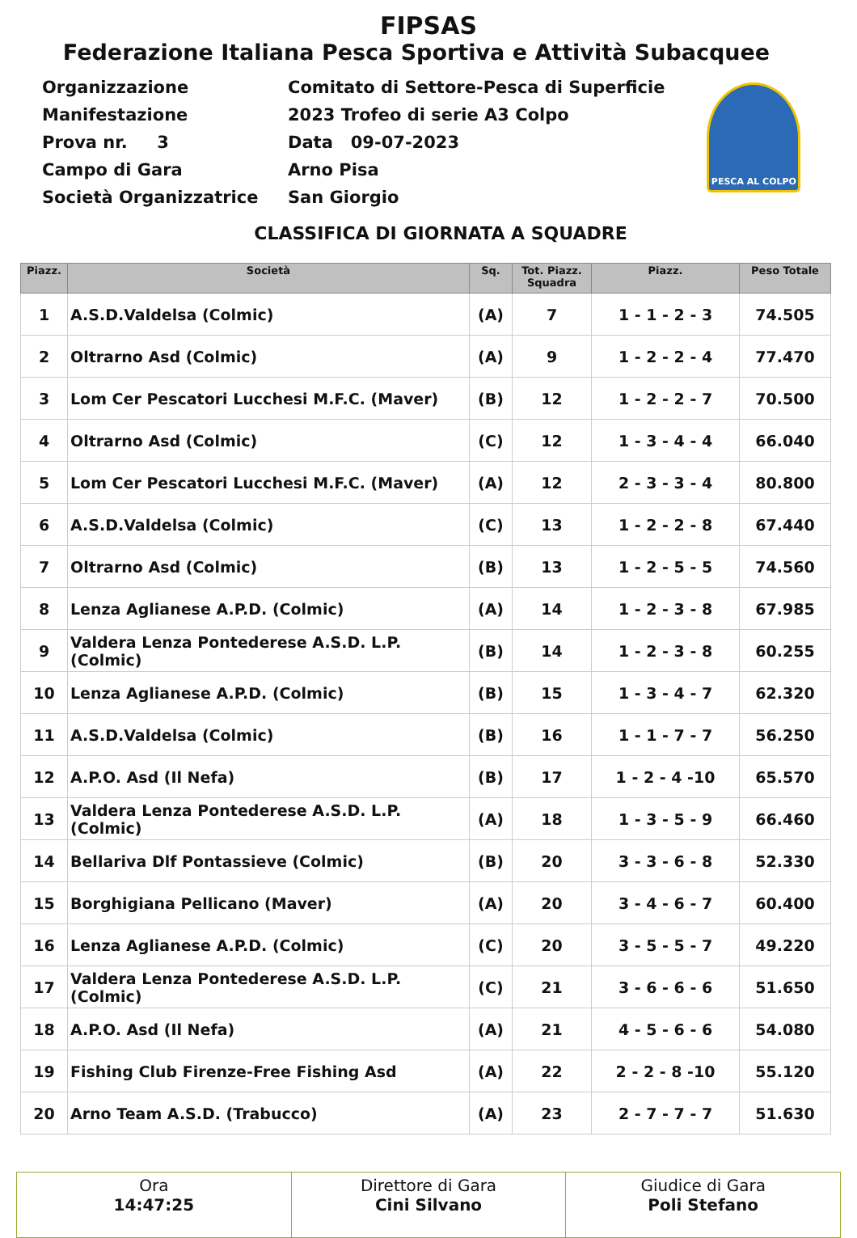FIPSAS
Federazione Italiana Pesca Sportiva e Attività Subacquee
| Organizzazione | Comitato di Settore-Pesca di Superficie |
| Manifestazione | 2023 Trofeo di serie A3 Colpo |
| Prova nr. 3 | Data 09-07-2023 |
| Campo di Gara | Arno Pisa |
| Società Organizzatrice | San Giorgio |
PESCA AL COLPO
CLASSIFICA DI GIORNATA A SQUADRE
| Piazz. | Società | Sq. | Tot. Piazz. Squadra | Piazz. | Peso Totale |
| --- | --- | --- | --- | --- | --- |
| 1 | A.S.D.Valdelsa (Colmic) | (A) | 7 | 1 - 1 - 2 - 3 | 74.505 |
| 2 | Oltrarno Asd (Colmic) | (A) | 9 | 1 - 2 - 2 - 4 | 77.470 |
| 3 | Lom Cer Pescatori Lucchesi M.F.C. (Maver) | (B) | 12 | 1 - 2 - 2 - 7 | 70.500 |
| 4 | Oltrarno Asd (Colmic) | (C) | 12 | 1 - 3 - 4 - 4 | 66.040 |
| 5 | Lom Cer Pescatori Lucchesi M.F.C. (Maver) | (A) | 12 | 2 - 3 - 3 - 4 | 80.800 |
| 6 | A.S.D.Valdelsa (Colmic) | (C) | 13 | 1 - 2 - 2 - 8 | 67.440 |
| 7 | Oltrarno Asd (Colmic) | (B) | 13 | 1 - 2 - 5 - 5 | 74.560 |
| 8 | Lenza Aglianese A.P.D. (Colmic) | (A) | 14 | 1 - 2 - 3 - 8 | 67.985 |
| 9 | Valdera Lenza Pontederese A.S.D. L.P. (Colmic) | (B) | 14 | 1 - 2 - 3 - 8 | 60.255 |
| 10 | Lenza Aglianese A.P.D. (Colmic) | (B) | 15 | 1 - 3 - 4 - 7 | 62.320 |
| 11 | A.S.D.Valdelsa (Colmic) | (B) | 16 | 1 - 1 - 7 - 7 | 56.250 |
| 12 | A.P.O. Asd (Il Nefa) | (B) | 17 | 1 - 2 - 4 -10 | 65.570 |
| 13 | Valdera Lenza Pontederese A.S.D. L.P. (Colmic) | (A) | 18 | 1 - 3 - 5 - 9 | 66.460 |
| 14 | Bellariva Dlf Pontassieve (Colmic) | (B) | 20 | 3 - 3 - 6 - 8 | 52.330 |
| 15 | Borghigiana Pellicano (Maver) | (A) | 20 | 3 - 4 - 6 - 7 | 60.400 |
| 16 | Lenza Aglianese A.P.D. (Colmic) | (C) | 20 | 3 - 5 - 5 - 7 | 49.220 |
| 17 | Valdera Lenza Pontederese A.S.D. L.P. (Colmic) | (C) | 21 | 3 - 6 - 6 - 6 | 51.650 |
| 18 | A.P.O. Asd (Il Nefa) | (A) | 21 | 4 - 5 - 6 - 6 | 54.080 |
| 19 | Fishing Club Firenze-Free Fishing Asd | (A) | 22 | 2 - 2 - 8 -10 | 55.120 |
| 20 | Arno Team A.S.D. (Trabucco) | (A) | 23 | 2 - 7 - 7 - 7 | 51.630 |
Ora
14:47:25
Direttore di Gara
Cini Silvano
Giudice di Gara
Poli Stefano